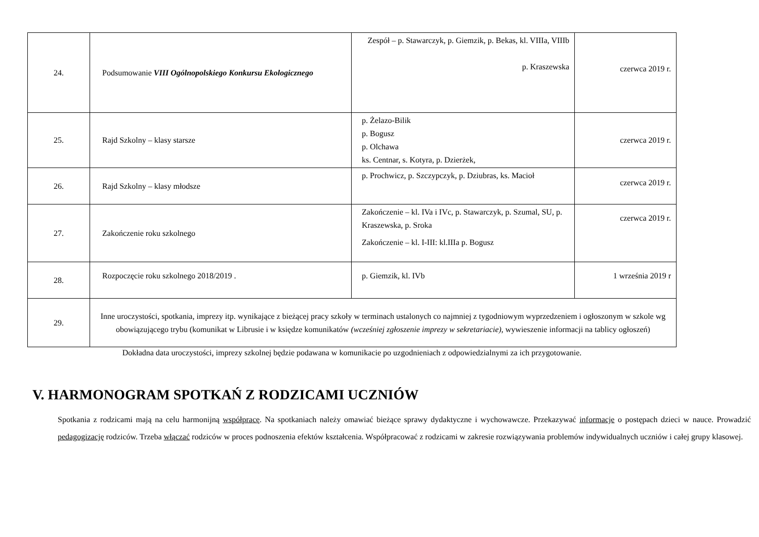| 24. | Podsumowanie VIII Ogólnopolskiego Konkursu Ekologicznego | Zespół – p. Stawarczyk, p. Giemzik, p. Bekas, kl. VIIIa, VIIIb p. Kraszewska | czerwca 2019 r. |
| 25. | Rajd Szkolny – klasy starsze | p. Żelazo-Bilik p. Bogusz p. Olchawa ks. Centnar, s. Kotyra, p. Dzierżek, | czerwca 2019 r. |
| 26. | Rajd Szkolny – klasy młodsze | p. Prochwicz, p. Szczypczyk, p. Dziubras, ks. Macioł | czerwca 2019 r. |
| 27. | Zakończenie roku szkolnego | Zakończenie – kl. IVa i IVc, p. Stawarczyk, p. Szumal, SU, p. Kraszewska, p. Sroka Zakończenie – kl. I-III: kl.IIIa p. Bogusz | czerwca 2019 r. |
| 28. | Rozpoczęcie roku szkolnego 2018/2019 . | p. Giemzik, kl. IVb | 1 września 2019 r |
| 29. | Inne uroczystości, spotkania, imprezy itp. wynikające z bieżącej pracy szkoły w terminach ustalonych co najmniej z tygodniowym wyprzedzeniem i ogłoszonym w szkole wg obowiązującego trybu (komunikat w Librusie i w księdze komunikatów (wcześniej zgłoszenie imprezy w sekretariacie), wywieszenie informacji na tablicy ogłoszeń) | | |
Dokładna data uroczystości, imprezy szkolnej będzie podawana w komunikacie po uzgodnieniach z odpowiedzialnymi za ich przygotowanie.
V. HARMONOGRAM SPOTKAŃ Z RODZICAMI UCZNIÓW
Spotkania z rodzicami mają na celu harmonijną współpracę. Na spotkaniach należy omawiać bieżące sprawy dydaktyczne i wychowawcze. Przekazywać informacje o postępach dzieci w nauce. Prowadzić pedagogizację rodziców. Trzeba włączać rodziców w proces podnoszenia efektów kształcenia. Współpracować z rodzicami w zakresie rozwiązywania problemów indywidualnych uczniów i całej grupy klasowej.